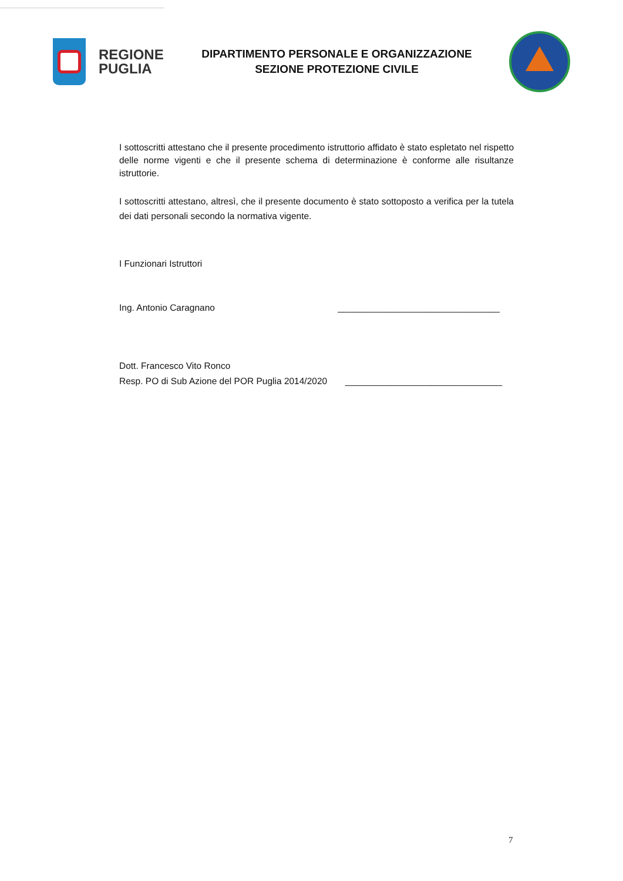REGIONE
PUGLIA
DIPARTIMENTO PERSONALE E ORGANIZZAZIONE
SEZIONE PROTEZIONE CIVILE
I sottoscritti attestano che il presente procedimento istruttorio affidato è stato espletato nel rispetto delle norme vigenti e che il presente schema di determinazione è conforme alle risultanze istruttorie.
I sottoscritti attestano, altresì, che il presente documento è stato sottoposto a verifica per la tutela dei dati personali secondo la normativa vigente.
I Funzionari Istruttori
Ing. Antonio Caragnano ________________________________
Dott. Francesco Vito Ronco
Resp. PO di Sub Azione del POR Puglia 2014/2020 _______________________________
7